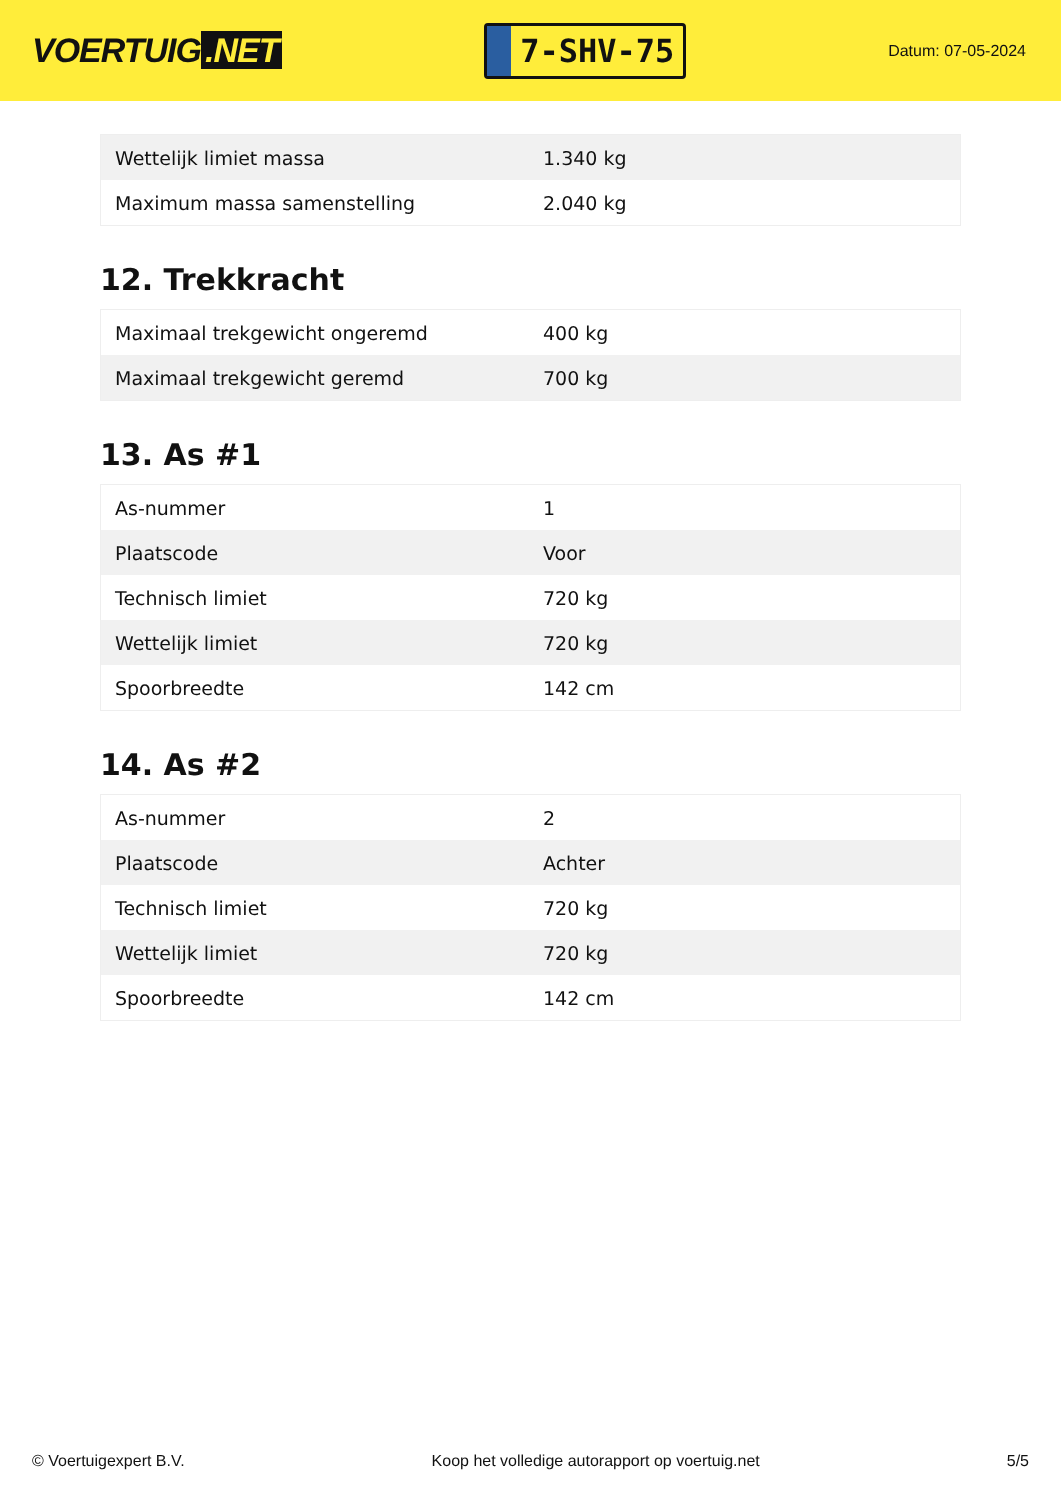VOERTUIG.NET
7-SHV-75
Datum: 07-05-2024
| Wettelijk limiet massa | 1.340 kg |
| Maximum massa samenstelling | 2.040 kg |
12. Trekkracht
| Maximaal trekgewicht ongeremd | 400 kg |
| Maximaal trekgewicht geremd | 700 kg |
13. As #1
| As-nummer | 1 |
| Plaatscode | Voor |
| Technisch limiet | 720 kg |
| Wettelijk limiet | 720 kg |
| Spoorbreedte | 142 cm |
14. As #2
| As-nummer | 2 |
| Plaatscode | Achter |
| Technisch limiet | 720 kg |
| Wettelijk limiet | 720 kg |
| Spoorbreedte | 142 cm |
© Voertuigexpert B.V. Koop het volledige autorapport op voertuig.net 5/5